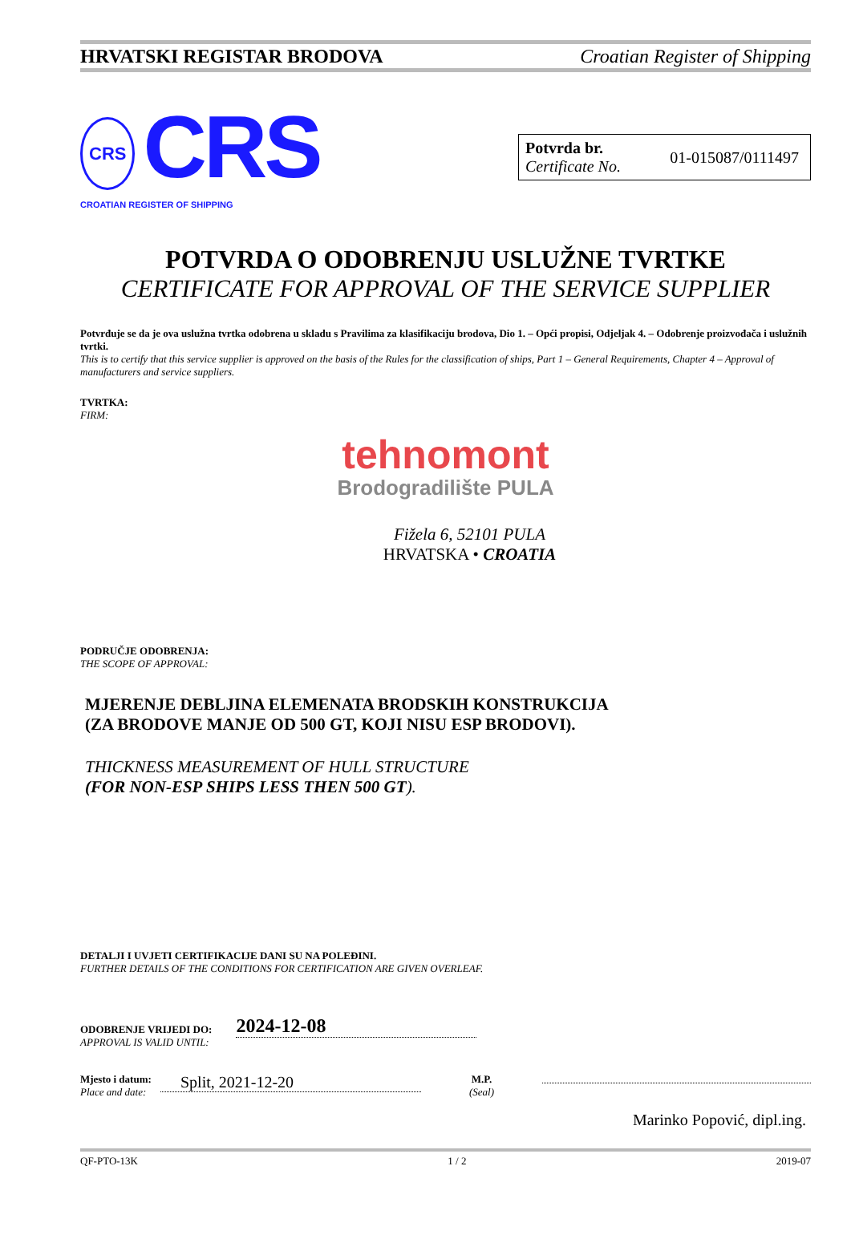HRVATSKI REGISTAR BRODOVA Croatian Register of Shipping
CRS CRS
CROATIAN REGISTER OF SHIPPING
Potvrda br.
Certificate No.
01-015087/0111497
POTVRDA O ODOBRENJU USLUŽNE TVRTKE
CERTIFICATE FOR APPROVAL OF THE SERVICE SUPPLIER
Potvrđuje se da je ova uslužna tvrtka odobrena u skladu s Pravilima za klasifikaciju brodova, Dio 1. – Opći propisi, Odjeljak 4. – Odobrenje proizvođača i uslužnih tvrtki.
This is to certify that this service supplier is approved on the basis of the Rules for the classification of ships, Part 1 – General Requirements, Chapter 4 – Approval of manufacturers and service suppliers.
TVRTKA:
FIRM:
tehnomont
Brodogradilište PULA
Fižela 6, 52101 PULA
HRVATSKA • CROATIA
PODRUČJE ODOBRENJA:
THE SCOPE OF APPROVAL:
MJERENJE DEBLJINA ELEMENATA BRODSKIH KONSTRUKCIJA
(ZA BRODOVE MANJE OD 500 GT, KOJI NISU ESP BRODOVI).
THICKNESS MEASUREMENT OF HULL STRUCTURE
(FOR NON-ESP SHIPS LESS THEN 500 GT).
DETALJI I UVJETI CERTIFIKACIJE DANI SU NA POLEĐINI.
FURTHER DETAILS OF THE CONDITIONS FOR CERTIFICATION ARE GIVEN OVERLEAF.
ODOBRENJE VRIJEDI DO:
APPROVAL IS VALID UNTIL:
2024-12-08
Mjesto i datum:
Place and date:
Split, 2021-12-20
M.P.
(Seal)
Marinko Popović, dipl.ing.
QF-PTO-13K 1 / 2 2019-07